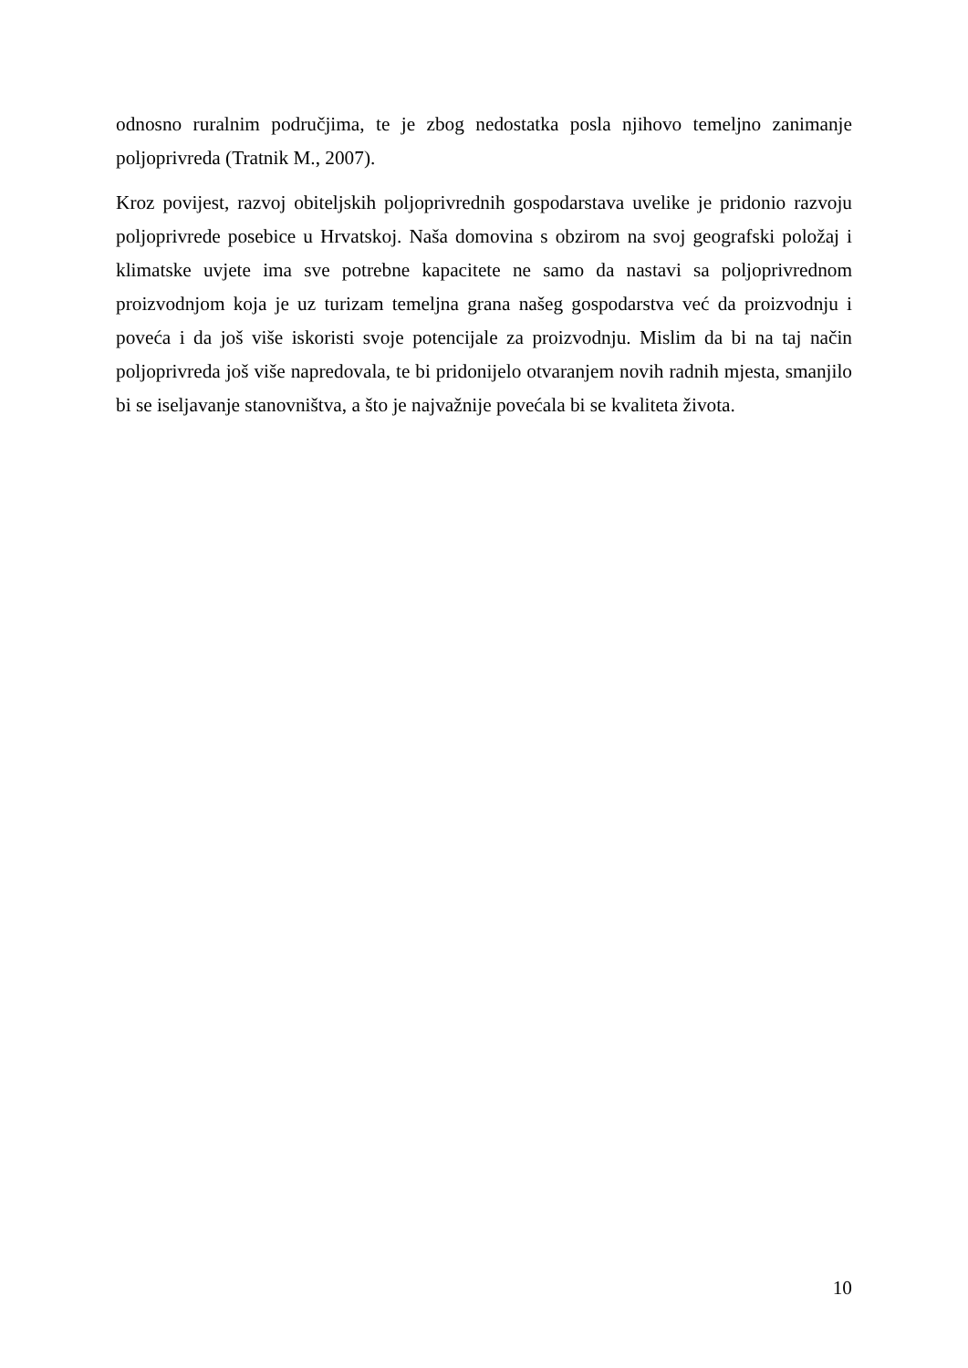odnosno ruralnim područjima, te je zbog nedostatka posla njihovo temeljno zanimanje poljoprivreda (Tratnik M., 2007).
Kroz povijest, razvoj obiteljskih poljoprivrednih gospodarstava uvelike je pridonio razvoju poljoprivrede posebice u Hrvatskoj. Naša domovina s obzirom na svoj geografski položaj i klimatske uvjete ima sve potrebne kapacitete ne samo da nastavi sa poljoprivrednom proizvodnjom koja je uz turizam temeljna grana našeg gospodarstva već da proizvodnju i poveća i da još više iskoristi svoje potencijale za proizvodnju. Mislim da bi na taj način poljoprivreda još više napredovala, te bi pridonijelo otvaranjem novih radnih mjesta, smanjilo bi se iseljavanje stanovništva, a što je najvažnije povećala bi se kvaliteta života.
10